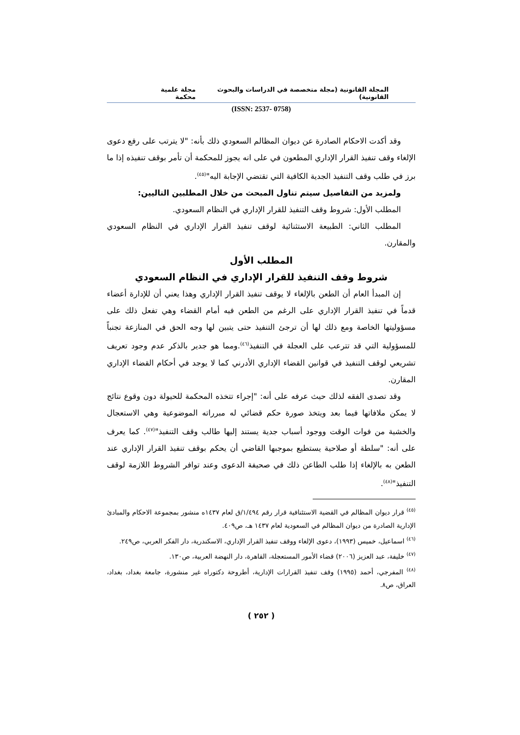المجلة القانونية (مجلة متخصصة في الدراسات والبحوث القانونية) مجلة علمية محكمة
(ISSN: 2537- 0758)
وقد أكدت الاحكام الصادرة عن ديوان المظالم السعودي ذلك بأنه: "لا يترتب على رفع دعوى الإلغاء وقف تنفيذ القرار الإداري المطعون في على انه يجوز للمحكمة أن تأمر بوقف تنفيذه إذا ما برز في طلب وقف التنفيذ الجدية الكافية التي تقتضي الإجابة اليه"<sup>(٤٥)</sup>.
ولمزيد من التفاصيل سيتم تناول المبحث من خلال المطلبين التاليين:
المطلب الأول: شروط وقف التنفيذ للقرار الإداري في النظام السعودي.
المطلب الثاني: الطبيعة الاستثنائية لوقف تنفيذ القرار الإداري في النظام السعودي والمقارن.
المطلب الأول
شروط وقف التنفيذ للقرار الإداري في النظام السعودي
إن المبدأ العام أن الطعن بالإلغاء لا يوقف تنفيذ القرار الإداري وهذا يعني أن للإدارة أعضاء قدماً في تنفيذ القرار الإداري على الرغم من الطعن فيه أمام القضاء وهي تفعل ذلك على مسؤوليتها الخاصة ومع ذلك لها أن ترجئ التنفيذ حتى يتبين لها وجه الحق في المنازعة تجنباً للمسؤولية التي قد تترعب على العجلة في التنفيذ<sup>(٤٦)</sup>.ومما هو جدير بالذكر عدم وجود تعريف تشريعي لوقف التنفيذ في قوانين القضاء الإداري الأدرني كما لا يوجد في أحكام القضاء الإداري المقارن.
وقد تصدى الفقه لذلك حيث عرفه على أنه: "إجراء تتخذه المحكمة للحيولة دون وقوع نتائج لا يمكن ملافاتها فيما بعد ويتخذ صورة حكم قضائي له مبرراته الموضوعية وهي الاستعجال والخشية من فوات الوقت ووجود أسباب جدية يستند إليها طالب وقف التنفيذ"<sup>(٤٧)</sup>. كما يعرف على أنه: "سلطة أو صلاحية يستطيع بموجبها القاضي أن يحكم بوقف تنفيذ القرار الإداري عند الطعن به بالإلغاء إذا طلب الطاعن ذلك في صحيفة الدعوى وعند توافر الشروط اللازمة لوقف التنفيذ"<sup>(٤٨)</sup>.
<sup>(٤٥)</sup> قرار ديوان المظالم في القضية الاستئنافية قرار رقم ١/٤٩٤/ق لعام ١٤٣٧ه منشور بمجموعة الاحكام والمبادئ الإدارية الصادرة من ديوان المظالم في السعودية لعام ١٤٣٧ هـ، ص٤٠٩.
<sup>(٤٦)</sup> اسماعيل، خميس (١٩٩٣)، دعوى الإلغاء ووقف تنفيذ القرار الإداري، الاسكندرية، دار الفكر العربي، ص٢٤٩.
<sup>(٤٧)</sup> خليفة، عبد العزيز (٢٠٠٦) قضاء الأمور المستعجلة، القاهرة، دار النهضة العربية، ص١٣٠.
<sup>(٤٨)</sup> المفرجي، أحمد (١٩٩٥) وقف تنفيذ القرارات الإدارية، أطروحة دكتوراه غير منشورة، جامعة بغداد، بغداد، العراق، ص٨.
( ٢٥٢ )